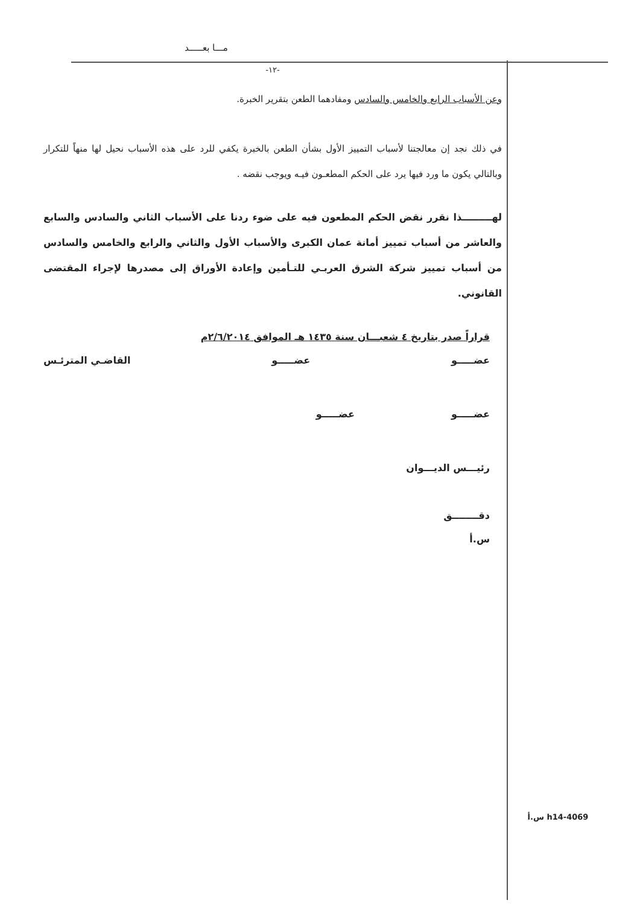مـــا بعـــــد
-١٢-
وعن الأسباب الرابع والخامس والسادس ومفادهما الطعن بتقرير الخبرة.
في ذلك نجد إن معالجتنا لأسباب التمييز الأول بشأن الطعن بالخبرة يكفي للرد على هذه الأسباب نحيل لها منهاً للتكرار وبالتالي يكون ما ورد فيها يرد على الحكم المطعـون فيـه ويوجب نقضه .
لهـــــــــذا نقرر نقض الحكم المطعون فيه على ضوء ردنا على الأسباب الثاني والسادس والسابع والعاشر من أسباب تمييز أمانة عمان الكبرى والأسباب الأول والثاني والرابع والخامس والسادس من أسباب تمييز شركة الشرق العربـي للتـأمين وإعادة الأوراق إلى مصدرها لإجراء المقتضى القانوني.
قراراً صدر بتاريخ ٤ شعبـــان سنة ١٤٣٥ هـ الموافق ٢/٦/٢٠١٤م
عضـــــو عضـــــو القاضـي المترئـس
عضـــــو عضـــــو
رئيـــس الديـــوان
دقــــــــق
س.أ
h14-4069 س.أ